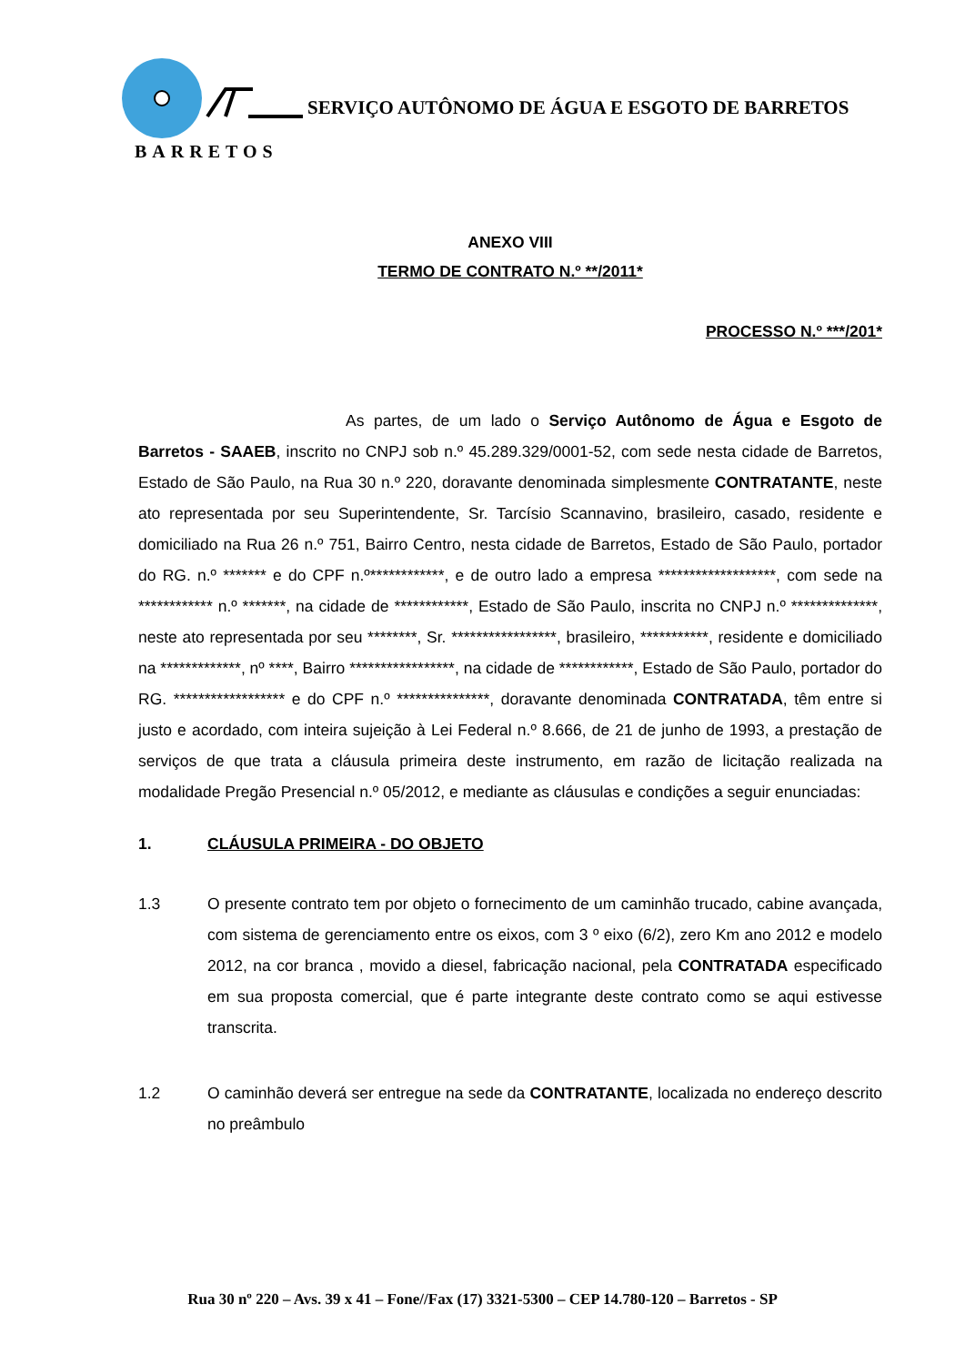BARRETOS
SERVIÇO AUTÔNOMO DE ÁGUA E ESGOTO DE BARRETOS
ANEXO VIII
TERMO DE CONTRATO N.º **/2011*
PROCESSO N.º ***/201*
As partes, de um lado o Serviço Autônomo de Água e Esgoto de Barretos - SAAEB, inscrito no CNPJ sob n.º 45.289.329/0001-52, com sede nesta cidade de Barretos, Estado de São Paulo, na Rua 30 n.º 220, doravante denominada simplesmente CONTRATANTE, neste ato representada por seu Superintendente, Sr. Tarcísio Scannavino, brasileiro, casado, residente e domiciliado na Rua 26 n.º 751, Bairro Centro, nesta cidade de Barretos, Estado de São Paulo, portador do RG. n.º ******* e do CPF n.º************, e de outro lado a empresa *******************, com sede na ************ n.º *******, na cidade de ************, Estado de São Paulo, inscrita no CNPJ n.º **************, neste ato representada por seu ********, Sr. *****************, brasileiro, ***********, residente e domiciliado na *************, nº ****, Bairro *****************, na cidade de ************, Estado de São Paulo, portador do RG. ****************** e do CPF n.º ***************, doravante denominada CONTRATADA, têm entre si justo e acordado, com inteira sujeição à Lei Federal n.º 8.666, de 21 de junho de 1993, a prestação de serviços de que trata a cláusula primeira deste instrumento, em razão de licitação realizada na modalidade Pregão Presencial n.º 05/2012, e mediante as cláusulas e condições a seguir enunciadas:
1. CLÁUSULA PRIMEIRA - DO OBJETO
1.3 O presente contrato tem por objeto o fornecimento de um caminhão trucado, cabine avançada, com sistema de gerenciamento entre os eixos, com 3 º eixo (6/2), zero Km ano 2012 e modelo 2012, na cor branca , movido a diesel, fabricação nacional, pela CONTRATADA especificado em sua proposta comercial, que é parte integrante deste contrato como se aqui estivesse transcrita.
1.2 O caminhão deverá ser entregue na sede da CONTRATANTE, localizada no endereço descrito no preâmbulo
Rua 30 nº 220 – Avs. 39 x 41 – Fone//Fax (17) 3321-5300 – CEP 14.780-120 – Barretos - SP